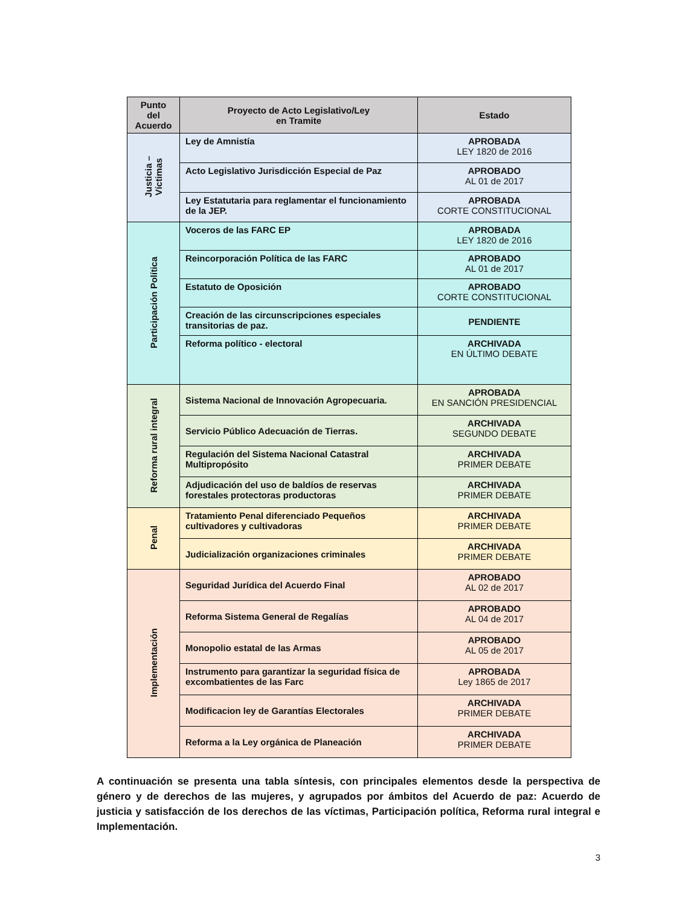| Punto del Acuerdo | Proyecto de Acto Legislativo/Ley en Tramite | Estado |
| --- | --- | --- |
| Justicia – Víctimas | Ley de Amnistía | APROBADA LEY 1820 de 2016 |
| | Acto Legislativo Jurisdicción Especial de Paz | APROBADO AL 01 de 2017 |
| | Ley Estatutaria para reglamentar el funcionamiento de la JEP. | APROBADA CORTE CONSTITUCIONAL |
| Participación Política | Voceros de las FARC EP | APROBADA LEY 1820 de 2016 |
| | Reincorporación Política de las FARC | APROBADO AL 01 de 2017 |
| | Estatuto de Oposición | APROBADO CORTE CONSTITUCIONAL |
| | Creación de las circunscripciones especiales transitorias de paz. | PENDIENTE |
| | Reforma político - electoral | ARCHIVADA EN ÚLTIMO DEBATE |
| Reforma rural integral | Sistema Nacional de Innovación Agropecuaria. | APROBADA EN SANCIÓN PRESIDENCIAL |
| | Servicio Público Adecuación de Tierras. | ARCHIVADA SEGUNDO DEBATE |
| | Regulación del Sistema Nacional Catastral Multipropósito | ARCHIVADA PRIMER DEBATE |
| | Adjudicación del uso de baldíos de reservas forestales protectoras productoras | ARCHIVADA PRIMER DEBATE |
| Penal | Tratamiento Penal diferenciado Pequeños cultivadores y cultivadoras | ARCHIVADA PRIMER DEBATE |
| | Judicialización organizaciones criminales | ARCHIVADA PRIMER DEBATE |
| Implementación | Seguridad Jurídica del Acuerdo Final | APROBADO AL 02 de 2017 |
| | Reforma Sistema General de Regalías | APROBADO AL 04 de 2017 |
| | Monopolio estatal de las Armas | APROBADO AL 05 de 2017 |
| | Instrumento para garantizar la seguridad física de excombatientes de las Farc | APROBADA Ley 1865 de 2017 |
| | Modificacion ley de Garantías Electorales | ARCHIVADA PRIMER DEBATE |
| | Reforma a la Ley orgánica de Planeación | ARCHIVADA PRIMER DEBATE |
A continuación se presenta una tabla síntesis, con principales elementos desde la perspectiva de género y de derechos de las mujeres, y agrupados por ámbitos del Acuerdo de paz: Acuerdo de justicia y satisfacción de los derechos de las víctimas, Participación política, Reforma rural integral e Implementación.
3